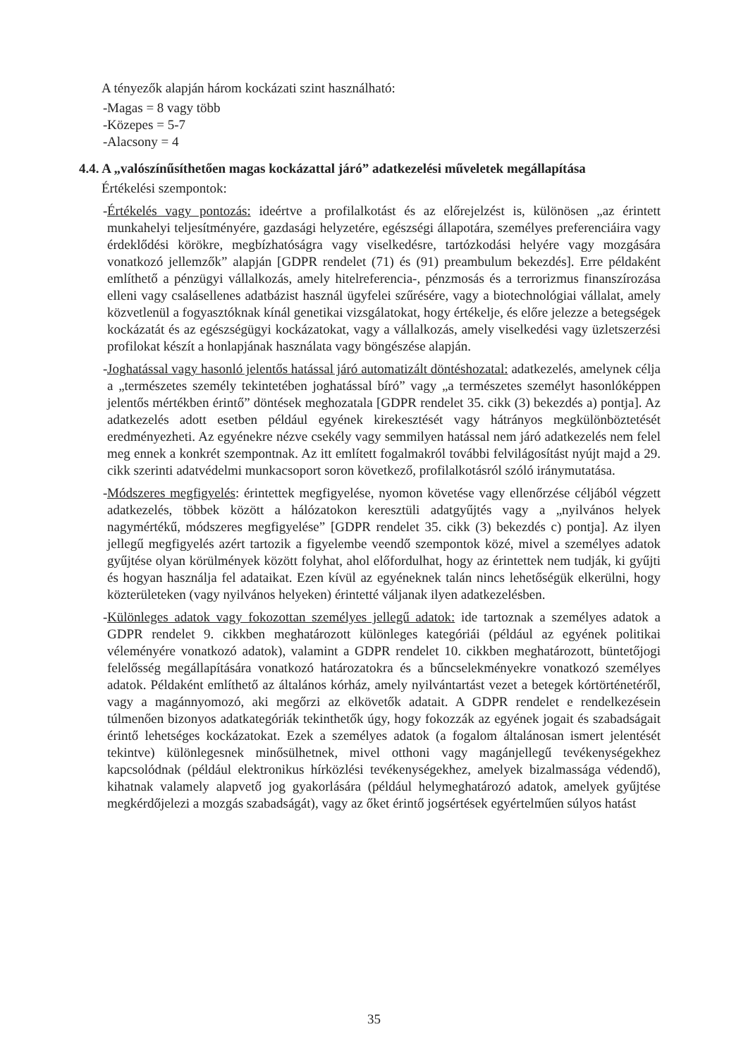A tényezők alapján három kockázati szint használható:
- Magas = 8 vagy több
- Közepes = 5-7
- Alacsony = 4
4.4. A „valószínűsíthetően magas kockázattal járó” adatkezelési műveletek megállapítása
Értékelési szempontok:
- Értékelés vagy pontozás: ideértve a profilalkotást és az előrejelzést is, különösen „az érintett munkahelyi teljesítményére, gazdasági helyzetére, egészségi állapotára, személyes preferenciáira vagy érdeklődési körökre, megbízhatóságra vagy viselkedésre, tartózkodási helyére vagy mozgására vonatkozó jellemzők” alapján [GDPR rendelet (71) és (91) preambulum bekezdés]. Erre példaként említhető a pénzügyi vállalkozás, amely hitelreferencia-, pénzmosás és a terrorizmus finanszírozása elleni vagy csalásellenes adatbázist használ ügyfelei szűrésére, vagy a biotechnológiai vállalat, amely közvetlenül a fogyasztóknak kínál genetikai vizsgálatokat, hogy értékelje, és előre jelezze a betegségek kockázatát és az egészségügyi kockázatokat, vagy a vállalkozás, amely viselkedési vagy üzletszerzési profilokat készít a honlapjának használata vagy böngészése alapján.
- Joghatással vagy hasonló jelentős hatással járó automatizált döntéshozatal: adatkezelés, amelynek célja a „természetes személy tekintetében joghatással bíró” vagy „a természetes személyt hasonlóképpen jelentős mértékben érintő” döntések meghozatala [GDPR rendelet 35. cikk (3) bekezdés a) pontja]. Az adatkezelés adott esetben például egyének kirekesztését vagy hátrányos megkülönböztetését eredményezheti. Az egyénekre nézve csekély vagy semmilyen hatással nem járó adatkezelés nem felel meg ennek a konkrét szempontnak. Az itt említett fogalmakról további felvilágosítást nyújt majd a 29. cikk szerinti adatvédelmi munkacsoport soron következő, profilalkotásról szóló iránymutatása.
- Módszeres megfigyelés: érintettek megfigyelése, nyomon követése vagy ellenőrzése céljából végzett adatkezelés, többek között a hálózatokon keresztüli adatgyűjtés vagy a „nyilvános helyek nagymértékű, módszeres megfigyelése” [GDPR rendelet 35. cikk (3) bekezdés c) pontja]. Az ilyen jellegű megfigyelés azért tartozik a figyelembe veendő szempontok közé, mivel a személyes adatok gyűjtése olyan körülmények között folyhat, ahol előfordulhat, hogy az érintettek nem tudják, ki gyűjti és hogyan használja fel adataikat. Ezen kívül az egyéneknek talán nincs lehetőségük elkerülni, hogy közterületeken (vagy nyilvános helyeken) érintetté váljanak ilyen adatkezelésben.
- Különleges adatok vagy fokozottan személyes jellegű adatok: ide tartoznak a személyes adatok a GDPR rendelet 9. cikkben meghatározott különleges kategóriái (például az egyének politikai véleményére vonatkozó adatok), valamint a GDPR rendelet 10. cikkben meghatározott, büntetőjogi felelősség megállapítására vonatkozó határozatokra és a bűncselekményekre vonatkozó személyes adatok. Példaként említhető az általános kórház, amely nyilvántartást vezet a betegek kórtörténetéről, vagy a magánnyomozó, aki megőrzi az elkövetők adatait. A GDPR rendelet e rendelkezésein túlmenően bizonyos adatkategóriák tekinthetők úgy, hogy fokozzák az egyének jogait és szabadságait érintő lehetséges kockázatokat. Ezek a személyes adatok (a fogalom általánosan ismert jelentését tekintve) különlegesnek minősülhetnek, mivel otthoni vagy magánjellegű tevékenységekhez kapcsolódnak (például elektronikus hírközlési tevékenységekhez, amelyek bizalmassága védendő), kihatnak valamely alapvető jog gyakorlására (például helymeghatározó adatok, amelyek gyűjtése megkérdőjelezi a mozgás szabadságát), vagy az őket érintő jogsértések egyértelműen súlyos hatást
35